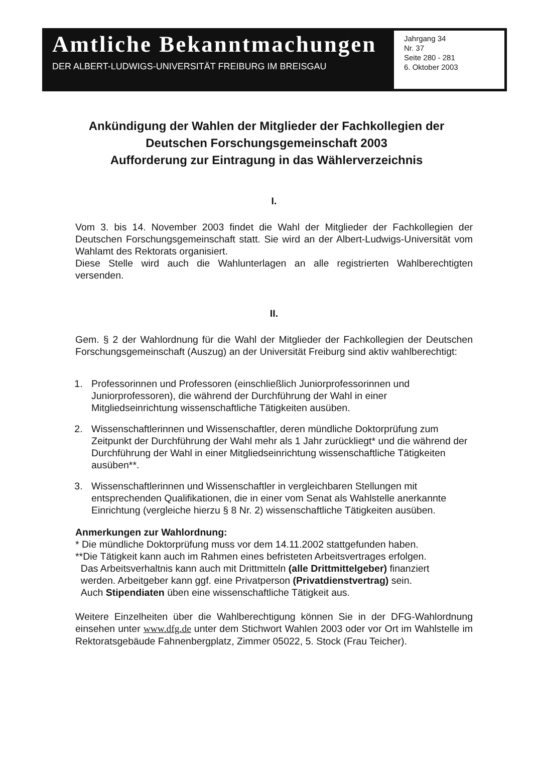Amtliche Bekanntmachungen
DER ALBERT-LUDWIGS-UNIVERSITÄT FREIBURG IM BREISGAU
Jahrgang 34
Nr. 37
Seite 280 - 281
6. Oktober 2003
Ankündigung der Wahlen der Mitglieder der Fachkollegien der
Deutschen Forschungsgemeinschaft 2003
Aufforderung zur Eintragung in das Wählerverzeichnis
I.
Vom 3. bis 14. November 2003 findet die Wahl der Mitglieder der Fachkollegien der Deutschen Forschungsgemeinschaft statt. Sie wird an der Albert-Ludwigs-Universität vom Wahlamt des Rektorats organisiert.
Diese Stelle wird auch die Wahlunterlagen an alle registrierten Wahlberechtigten versenden.
II.
Gem. § 2 der Wahlordnung für die Wahl der Mitglieder der Fachkollegien der Deutschen Forschungsgemeinschaft (Auszug) an der Universität Freiburg sind aktiv wahlberechtigt:
1. Professorinnen und Professoren (einschließlich Juniorprofessorinnen und Juniorprofessoren), die während der Durchführung der Wahl in einer Mitgliedseinrichtung wissenschaftliche Tätigkeiten ausüben.
2. Wissenschaftlerinnen und Wissenschaftler, deren mündliche Doktorprüfung zum Zeitpunkt der Durchführung der Wahl mehr als 1 Jahr zurückliegt* und die während der Durchführung der Wahl in einer Mitgliedseinrichtung wissenschaftliche Tätigkeiten ausüben**.
3. Wissenschaftlerinnen und Wissenschaftler in vergleichbaren Stellungen mit entsprechenden Qualifikationen, die in einer vom Senat als Wahlstelle anerkannte Einrichtung (vergleiche hierzu § 8 Nr. 2) wissenschaftliche Tätigkeiten ausüben.
Anmerkungen zur Wahlordnung:
* Die mündliche Doktorprüfung muss vor dem 14.11.2002 stattgefunden haben.
**Die Tätigkeit kann auch im Rahmen eines befristeten Arbeitsvertrages erfolgen.
Das Arbeitsverhaltnis kann auch mit Drittmitteln (alle Drittmittelgeber) finanziert
werden. Arbeitgeber kann ggf. eine Privatperson (Privatdienstvertrag) sein.
Auch Stipendiaten üben eine wissenschaftliche Tätigkeit aus.
Weitere Einzelheiten über die Wahlberechtigung können Sie in der DFG-Wahlordnung einsehen unter www.dfg.de unter dem Stichwort Wahlen 2003 oder vor Ort im Wahlstelle im Rektoratsgebäude Fahnenbergplatz, Zimmer 05022, 5. Stock (Frau Teicher).